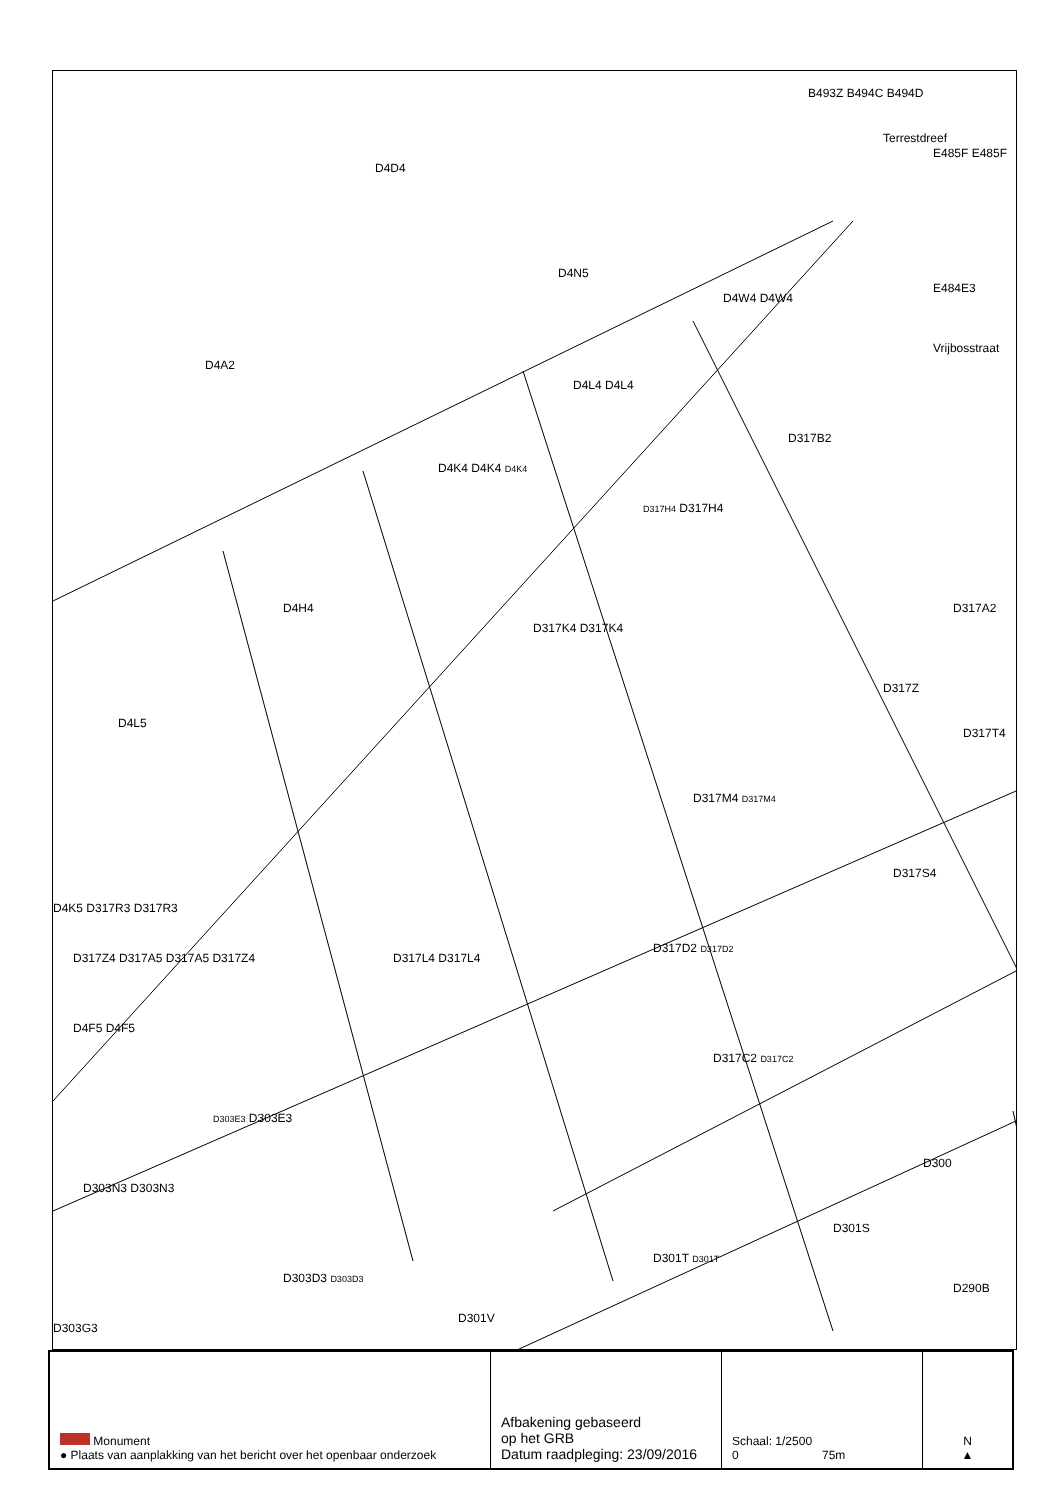D4A2
D4D4
D4N5
Terrestdreef
Vrijbosstraat
B493Z B494C B494D
E485F E485F
E484E3
D4W4 D4W4
D4L4 D4L4
D317B2
D4K4 D4K4 D4K4
D317H4 D317H4
D4H4
D317K4 D317K4
D317A2
D317Z
D317T4
D4L5
D317M4 D317M4
D317S4
D4K5 D317R3 D317R3
D317Z4 D317A5 D317A5 D317Z4 D317L4 D317L4
D317D2 D317D2
D4F5 D4F5
D317C2 D317C2
D303E3 D303E3
D300
D303N3 D303N3
D301S
D303D3 D303D3
D301T D301T
D290B
D303G3
D301V
| Monument ● Plaats van aanplakking van het bericht over het openbaar onderzoek | Afbakening gebaseerd op het GRB Datum raadpleging: 23/09/2016 | Schaal: 1/2500 0 75m | N ▲ |